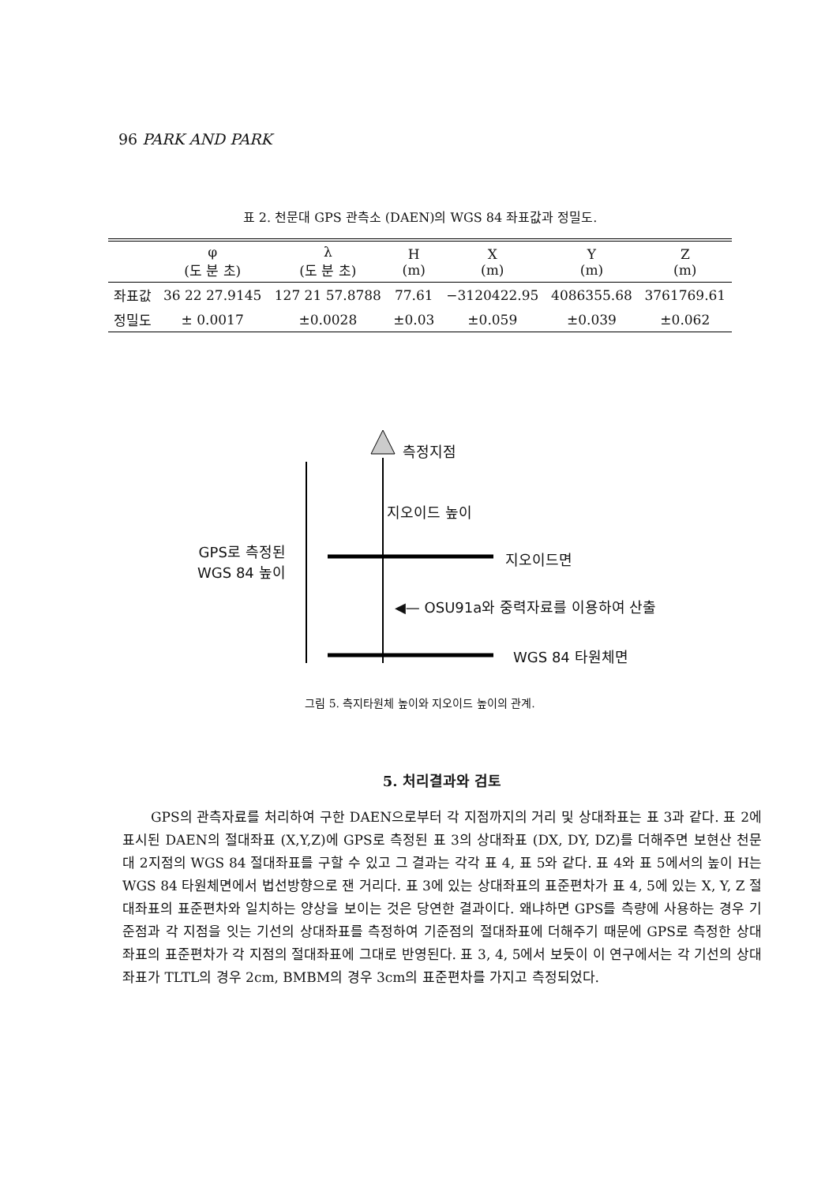96 PARK AND PARK
표 2. 천문대 GPS 관측소 (DAEN)의 WGS 84 좌표값과 정밀도.
| | φ (도 분 초) | λ (도 분 초) | H (m) | X (m) | Y (m) | Z (m) |
| --- | --- | --- | --- | --- | --- | --- |
| 좌표값 | 36 22 27.9145 | 127 21 57.8788 | 77.61 | −3120422.95 | 4086355.68 | 3761769.61 |
| 정밀도 | ± 0.0017 | ±0.0028 | ±0.03 | ±0.059 | ±0.039 | ±0.062 |
측정지점
지오이드 높이
GPS로 측정된
WGS 84 높이
지오이드면
◀— OSU91a와 중력자료를 이용하여 산출
WGS 84 타원체면
그림 5. 측지타원체 높이와 지오이드 높이의 관계.
5. 처리결과와 검토
GPS의 관측자료를 처리하여 구한 DAEN으로부터 각 지점까지의 거리 및 상대좌표는 표 3과 같다. 표 2에 표시된 DAEN의 절대좌표 (X,Y,Z)에 GPS로 측정된 표 3의 상대좌표 (DX, DY, DZ)를 더해주면 보현산 천문대 2지점의 WGS 84 절대좌표를 구할 수 있고 그 결과는 각각 표 4, 표 5와 같다. 표 4와 표 5에서의 높이 H는 WGS 84 타원체면에서 법선방향으로 잰 거리다. 표 3에 있는 상대좌표의 표준편차가 표 4, 5에 있는 X, Y, Z 절대좌표의 표준편차와 일치하는 양상을 보이는 것은 당연한 결과이다. 왜냐하면 GPS를 측량에 사용하는 경우 기준점과 각 지점을 잇는 기선의 상대좌표를 측정하여 기준점의 절대좌표에 더해주기 때문에 GPS로 측정한 상대좌표의 표준편차가 각 지점의 절대좌표에 그대로 반영된다. 표 3, 4, 5에서 보듯이 이 연구에서는 각 기선의 상대좌표가 TLTL의 경우 2cm, BMBM의 경우 3cm의 표준편차를 가지고 측정되었다.